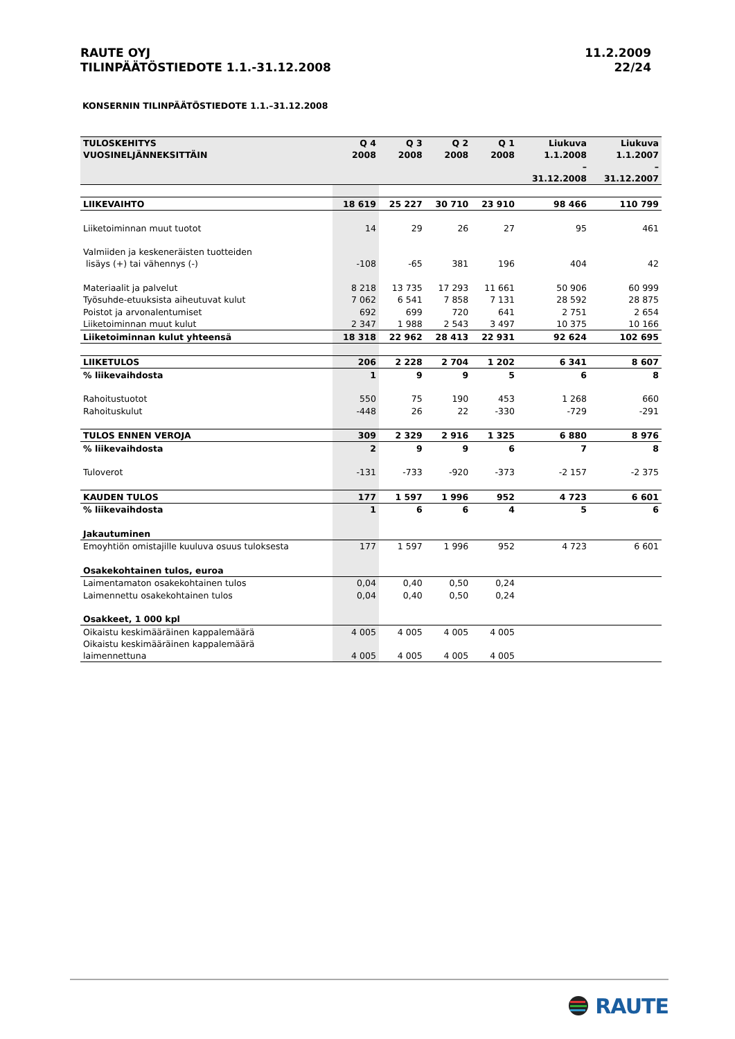RAUTE OYJ
TILINPÄÄTÖSTIEDOTE 1.1.-31.12.2008
11.2.2009
22/24
KONSERNIN TILINPÄÄTÖSTIEDOTE 1.1.–31.12.2008
| TULOSKEHITYS VUOSINELJÄNNEKSITTÄIN | Q 4 2008 | Q 3 2008 | Q 2 2008 | Q 1 2008 | Liukuva 1.1.2008 – 31.12.2008 | Liukuva 1.1.2007 – 31.12.2007 |
| --- | --- | --- | --- | --- | --- | --- |
| LIIKEVAIHTO | 18 619 | 25 227 | 30 710 | 23 910 | 98 466 | 110 799 |
| Liiketoiminnan muut tuotot | 14 | 29 | 26 | 27 | 95 | 461 |
| Valmiiden ja keskeneräisten tuotteiden lisäys (+) tai vähennys (-) | -108 | -65 | 381 | 196 | 404 | 42 |
| Materiaalit ja palvelut | 8 218 | 13 735 | 17 293 | 11 661 | 50 906 | 60 999 |
| Työsuhde-etuuksista aiheutuvat kulut | 7 062 | 6 541 | 7 858 | 7 131 | 28 592 | 28 875 |
| Poistot ja arvonalentumiset | 692 | 699 | 720 | 641 | 2 751 | 2 654 |
| Liiketoiminnan muut kulut | 2 347 | 1 988 | 2 543 | 3 497 | 10 375 | 10 166 |
| Liiketoiminnan kulut yhteensä | 18 318 | 22 962 | 28 413 | 22 931 | 92 624 | 102 695 |
| LIIKETULOS | 206 | 2 228 | 2 704 | 1 202 | 6 341 | 8 607 |
| % liikevaihdosta | 1 | 9 | 9 | 5 | 6 | 8 |
| Rahoitustuotot | 550 | 75 | 190 | 453 | 1 268 | 660 |
| Rahoituskulut | -448 | 26 | 22 | -330 | -729 | -291 |
| TULOS ENNEN VEROJA | 309 | 2 329 | 2 916 | 1 325 | 6 880 | 8 976 |
| % liikevaihdosta | 2 | 9 | 9 | 6 | 7 | 8 |
| Tuloverot | -131 | -733 | -920 | -373 | -2 157 | -2 375 |
| KAUDEN TULOS | 177 | 1 597 | 1 996 | 952 | 4 723 | 6 601 |
| % liikevaihdosta | 1 | 6 | 6 | 4 | 5 | 6 |
| Jakautuminen | | | | | | |
| Emoyhtiön omistajille kuuluva osuus tuloksesta | 177 | 1 597 | 1 996 | 952 | 4 723 | 6 601 |
| Osakekohtainen tulos, euroa | | | | | | |
| Laimentamaton osakekohtainen tulos | 0,04 | 0,40 | 0,50 | 0,24 | | |
| Laimennettu osakekohtainen tulos | 0,04 | 0,40 | 0,50 | 0,24 | | |
| Osakkeet, 1 000 kpl | | | | | | |
| Oikaistu keskimääräinen kappalemäärä | 4 005 | 4 005 | 4 005 | 4 005 | | |
| Oikaistu keskimääräinen kappalemäärä laimennettuna | 4 005 | 4 005 | 4 005 | 4 005 | | |
RAUTE